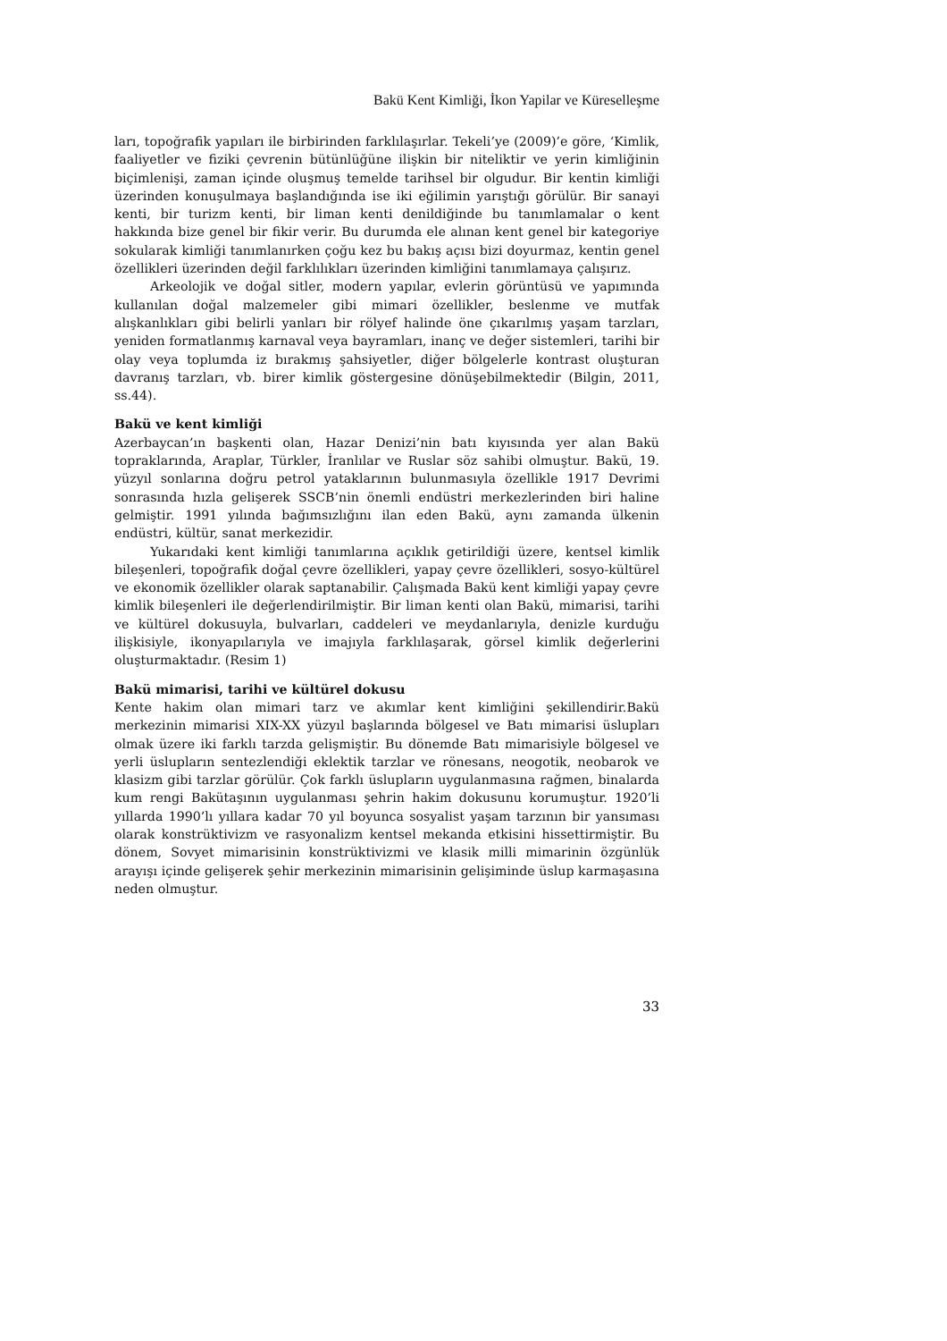Bakü Kent Kimliği, İkon Yapilar ve Küreselleşme
ları, topoğrafik yapıları ile birbirinden farklılaşırlar. Tekeli’ye (2009)’e göre, ‘Kimlik, faaliyetler ve fiziki çevrenin bütünlüğüne ilişkin bir niteliktir ve yerin kimliğinin biçimlenişi, zaman içinde oluşmuş temelde tarihsel bir olgudur. Bir kentin kimliği üzerinden konuşulmaya başlandığında ise iki eğilimin yarıştığı görülür. Bir sanayi kenti, bir turizm kenti, bir liman kenti denildiğinde bu tanımlamalar o kent hakkında bize genel bir fikir verir. Bu durumda ele alınan kent genel bir kategoriye sokularak kimliği tanımlanırken çoğu kez bu bakış açısı bizi doyurmaz, kentin genel özellikleri üzerinden değil farklılıkları üzerinden kimliğini tanımlamaya çalışırız.
Arkeolojik ve doğal sitler, modern yapılar, evlerin görüntüsü ve yapımında kullanılan doğal malzemeler gibi mimari özellikler, beslenme ve mutfak alışkanlıkları gibi belirli yanları bir rölyef halinde öne çıkarılmış yaşam tarzları, yeniden formatlanmış karnaval veya bayramları, inanç ve değer sistemleri, tarihi bir olay veya toplumda iz bırakmış şahsiyetler, diğer bölgelerle kontrast oluşturan davranış tarzları, vb. birer kimlik göstergesine dönüşebilmektedir (Bilgin, 2011, ss.44).
Bakü ve kent kimliği
Azerbaycan’ın başkenti olan, Hazar Denizi’nin batı kıyısında yer alan Bakü topraklarında, Araplar, Türkler, İranlılar ve Ruslar söz sahibi olmuştur. Bakü, 19. yüzyıl sonlarına doğru petrol yataklarının bulunmasıyla özellikle 1917 Devrimi sonrasında hızla gelişerek SSCB’nin önemli endüstri merkezlerinden biri haline gelmiştir. 1991 yılında bağımsızlığını ilan eden Bakü, aynı zamanda ülkenin endüstri, kültür, sanat merkezidir.
Yukarıdaki kent kimliği tanımlarına açıklık getirildiği üzere, kentsel kimlik bileşenleri, topoğrafik doğal çevre özellikleri, yapay çevre özellikleri, sosyo-kültürel ve ekonomik özellikler olarak saptanabilir. Çalışmada Bakü kent kimliği yapay çevre kimlik bileşenleri ile değerlendirilmiştir. Bir liman kenti olan Bakü, mimarisi, tarihi ve kültürel dokusuyla, bulvarları, caddeleri ve meydanlarıyla, denizle kurduğu ilişkisiyle, ikonyapılarıyla ve imajıyla farklılaşarak, görsel kimlik değerlerini oluşturmaktadır. (Resim 1)
Bakü mimarisi, tarihi ve kültürel dokusu
Kente hakim olan mimari tarz ve akımlar kent kimliğini şekillendirir.Bakü merkezinin mimarisi XIX-XX yüzyıl başlarında bölgesel ve Batı mimarisi üslupları olmak üzere iki farklı tarzda gelişmiştir. Bu dönemde Batı mimarisiyle bölgesel ve yerli üslupların sentezlendiği eklektik tarzlar ve rönesans, neogotik, neobarok ve klasizm gibi tarzlar görülür. Çok farklı üslupların uygulanmasına rağmen, binalarda kum rengi Bakütaşının uygulanması şehrin hakim dokusunu korumuştur. 1920’li yıllarda 1990’lı yıllara kadar 70 yıl boyunca sosyalist yaşam tarzının bir yansıması olarak konstrüktivizm ve rasyonalizm kentsel mekanda etkisini hissettirmiştir. Bu dönem, Sovyet mimarisinin konstrüktivizmi ve klasik milli mimarinin özgünlük arayışı içinde gelişerek şehir merkezinin mimarisinin gelişiminde üslup karmaşasına neden olmuştur.
33